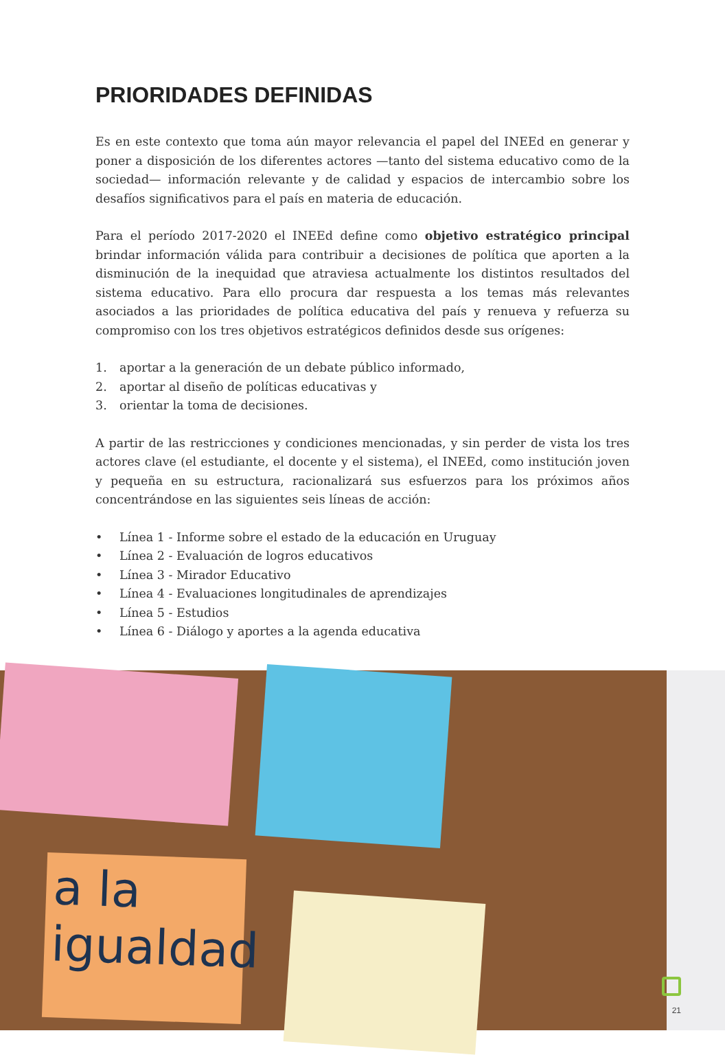PRIORIDADES DEFINIDAS
Es en este contexto que toma aún mayor relevancia el papel del INEEd en generar y poner a disposición de los diferentes actores —tanto del sistema educativo como de la sociedad— información relevante y de calidad y espacios de intercambio sobre los desafíos significativos para el país en materia de educación.
Para el período 2017-2020 el INEEd define como objetivo estratégico principal brindar información válida para contribuir a decisiones de política que aporten a la disminución de la inequidad que atraviesa actualmente los distintos resultados del sistema educativo. Para ello procura dar respuesta a los temas más relevantes asociados a las prioridades de política educativa del país y renueva y refuerza su compromiso con los tres objetivos estratégicos definidos desde sus orígenes:
1. aportar a la generación de un debate público informado,
2. aportar al diseño de políticas educativas y
3. orientar la toma de decisiones.
A partir de las restricciones y condiciones mencionadas, y sin perder de vista los tres actores clave (el estudiante, el docente y el sistema), el INEEd, como institución joven y pequeña en su estructura, racionalizará sus esfuerzos para los próximos años concentrándose en las siguientes seis líneas de acción:
• Línea 1 - Informe sobre el estado de la educación en Uruguay
• Línea 2 - Evaluación de logros educativos
• Línea 3 - Mirador Educativo
• Línea 4 - Evaluaciones longitudinales de aprendizajes
• Línea 5 - Estudios
• Línea 6 - Diálogo y aportes a la agenda educativa
a la
igualdad
21